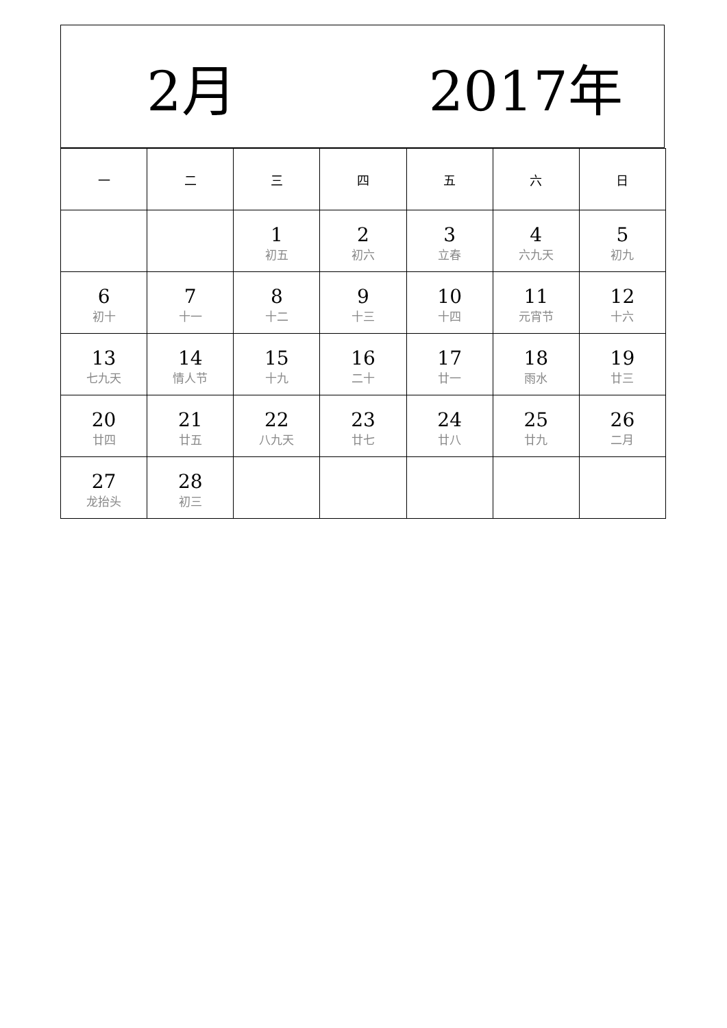2月 2017年
| 一 | 二 | 三 | 四 | 五 | 六 | 日 |
| --- | --- | --- | --- | --- | --- | --- |
| | | 1 初五 | 2 初六 | 3 立春 | 4 六九天 | 5 初九 |
| 6 初十 | 7 十一 | 8 十二 | 9 十三 | 10 十四 | 11 元宵节 | 12 十六 |
| 13 七九天 | 14 情人节 | 15 十九 | 16 二十 | 17 廿一 | 18 雨水 | 19 廿三 |
| 20 廿四 | 21 廿五 | 22 八九天 | 23 廿七 | 24 廿八 | 25 廿九 | 26 二月 |
| 27 龙抬头 | 28 初三 | | | | | |